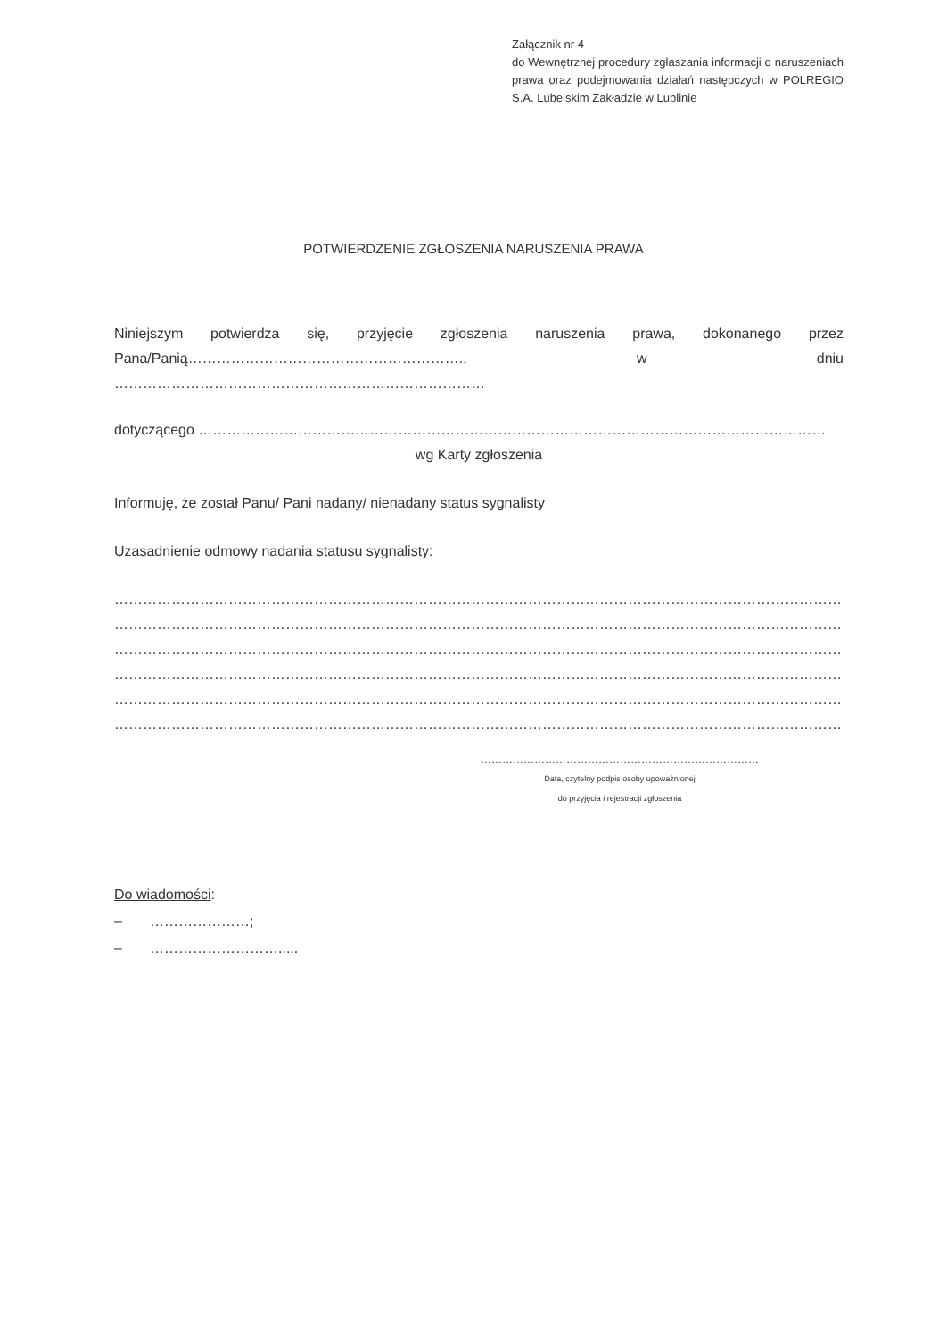Załącznik nr 4
do Wewnętrznej procedury zgłaszania informacji o naruszeniach prawa oraz podejmowania działań następczych w POLREGIO S.A. Lubelskim Zakładzie w Lublinie
POTWIERDZENIE ZGŁOSZENIA NARUSZENIA PRAWA
Niniejszym potwierdza się, przyjęcie zgłoszenia naruszenia prawa, dokonanego przez Pana/Panią…………………………………………………., w dniu ……………………………………………………………………
dotyczącego ……………………………………………………………………………………………………………………
wg Karty zgłoszenia
Informuję, że został Panu/ Pani nadany/ nienadany status sygnalisty
Uzasadnienie odmowy nadania statusu sygnalisty:
……………………………………………………………………………………………………………………………………………………
……………………………………………………………………………………………………………………………………………………
……………………………………………………………………………………………………………………………………………………
……………………………………………………………………………………………………………………………………………………
……………………………………………………………………………………………………………………………………………………
…………………………………………………………………………………………………………………………………………………….
……………………………………………………………………
Data, czytelny podpis osoby upoważnionej
do przyjęcia i rejestracji zgłoszenia
Do wiadomości:
– …………………;
– ……………………….....